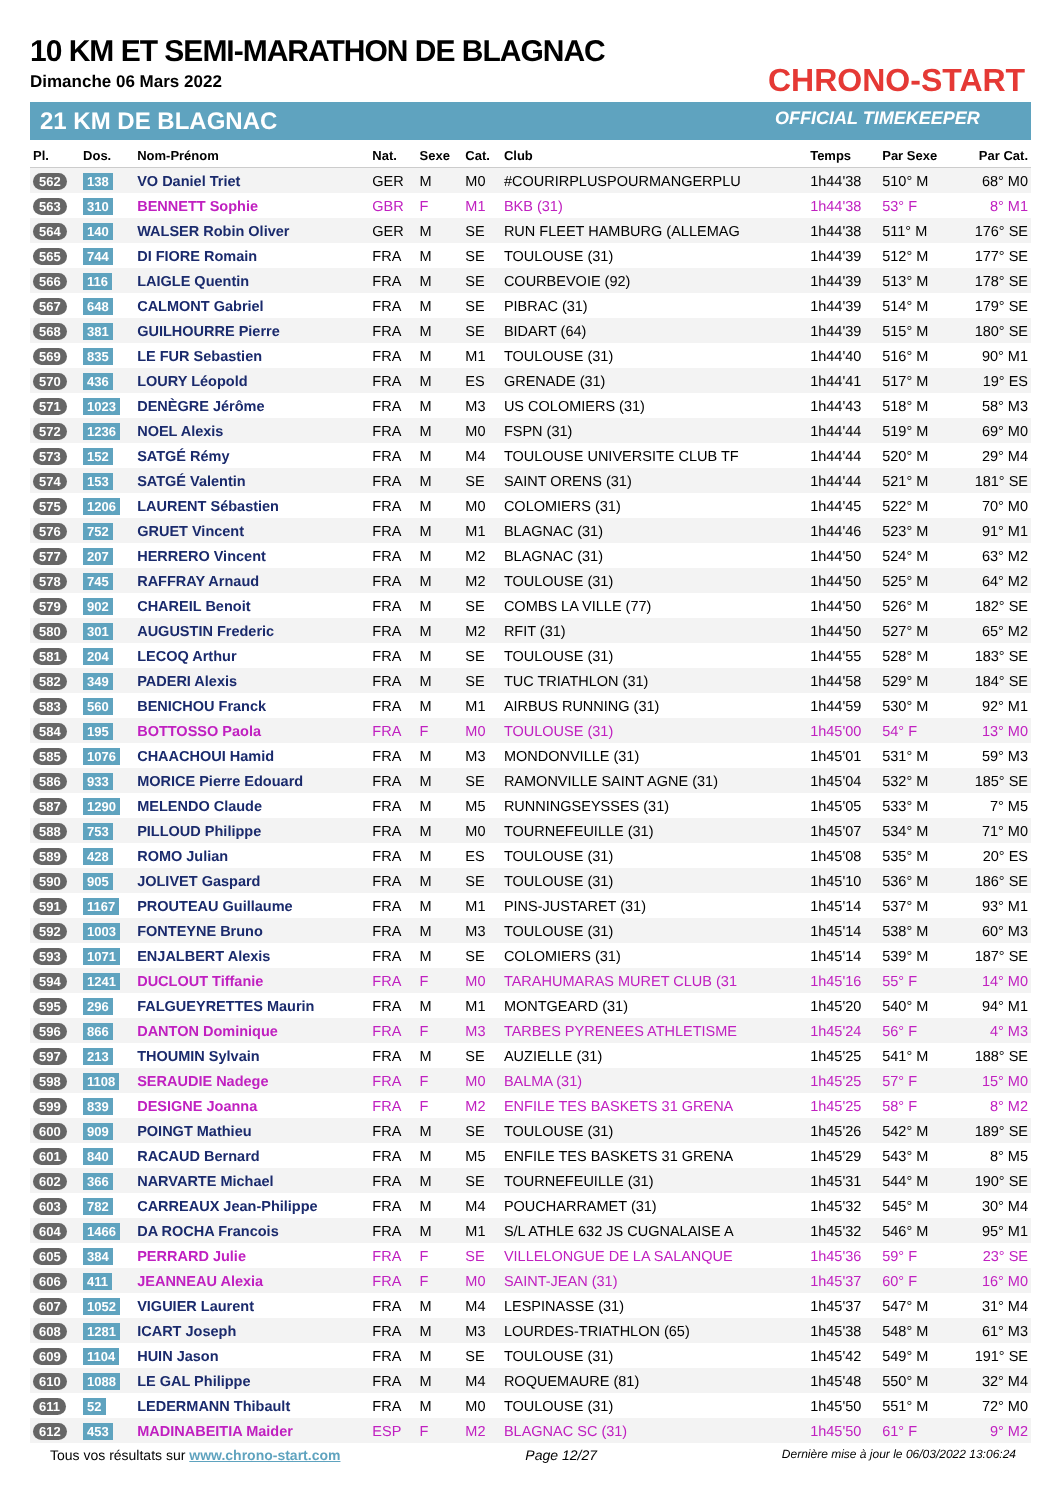10 KM ET SEMI-MARATHON DE BLAGNAC
Dimanche 06 Mars 2022
21 KM DE BLAGNAC
CHRONO-START
OFFICIAL TIMEKEEPER
| Pl. | Dos. | Nom-Prénom | Nat. | Sexe | Cat. | Club | Temps | Par Sexe | Par Cat. |
| --- | --- | --- | --- | --- | --- | --- | --- | --- | --- |
| 562 | 138 | VO Daniel Triet | GER | M | M0 | #COURIRPLUSPOURMANGERPLU | 1h44'38 | 510° M | 68° M0 |
| 563 | 310 | BENNETT Sophie | GBR | F | M1 | BKB (31) | 1h44'38 | 53° F | 8° M1 |
| 564 | 140 | WALSER Robin Oliver | GER | M | SE | RUN FLEET HAMBURG (ALLEMAG | 1h44'38 | 511° M | 176° SE |
| 565 | 744 | DI FIORE Romain | FRA | M | SE | TOULOUSE (31) | 1h44'39 | 512° M | 177° SE |
| 566 | 116 | LAIGLE Quentin | FRA | M | SE | COURBEVOIE (92) | 1h44'39 | 513° M | 178° SE |
| 567 | 648 | CALMONT Gabriel | FRA | M | SE | PIBRAC (31) | 1h44'39 | 514° M | 179° SE |
| 568 | 381 | GUILHOURRE Pierre | FRA | M | SE | BIDART (64) | 1h44'39 | 515° M | 180° SE |
| 569 | 835 | LE FUR Sebastien | FRA | M | M1 | TOULOUSE (31) | 1h44'40 | 516° M | 90° M1 |
| 570 | 436 | LOURY Léopold | FRA | M | ES | GRENADE (31) | 1h44'41 | 517° M | 19° ES |
| 571 | 1023 | DENÈGRE Jérôme | FRA | M | M3 | US COLOMIERS (31) | 1h44'43 | 518° M | 58° M3 |
| 572 | 1236 | NOEL Alexis | FRA | M | M0 | FSPN (31) | 1h44'44 | 519° M | 69° M0 |
| 573 | 152 | SATGÉ Rémy | FRA | M | M4 | TOULOUSE UNIVERSITE CLUB TF | 1h44'44 | 520° M | 29° M4 |
| 574 | 153 | SATGÉ Valentin | FRA | M | SE | SAINT ORENS (31) | 1h44'44 | 521° M | 181° SE |
| 575 | 1206 | LAURENT Sébastien | FRA | M | M0 | COLOMIERS (31) | 1h44'45 | 522° M | 70° M0 |
| 576 | 752 | GRUET Vincent | FRA | M | M1 | BLAGNAC (31) | 1h44'46 | 523° M | 91° M1 |
| 577 | 207 | HERRERO Vincent | FRA | M | M2 | BLAGNAC (31) | 1h44'50 | 524° M | 63° M2 |
| 578 | 745 | RAFFRAY Arnaud | FRA | M | M2 | TOULOUSE (31) | 1h44'50 | 525° M | 64° M2 |
| 579 | 902 | CHAREIL Benoit | FRA | M | SE | COMBS LA VILLE (77) | 1h44'50 | 526° M | 182° SE |
| 580 | 301 | AUGUSTIN Frederic | FRA | M | M2 | RFIT (31) | 1h44'50 | 527° M | 65° M2 |
| 581 | 204 | LECOQ Arthur | FRA | M | SE | TOULOUSE (31) | 1h44'55 | 528° M | 183° SE |
| 582 | 349 | PADERI Alexis | FRA | M | SE | TUC TRIATHLON (31) | 1h44'58 | 529° M | 184° SE |
| 583 | 560 | BENICHOU Franck | FRA | M | M1 | AIRBUS RUNNING (31) | 1h44'59 | 530° M | 92° M1 |
| 584 | 195 | BOTTOSSO Paola | FRA | F | M0 | TOULOUSE (31) | 1h45'00 | 54° F | 13° M0 |
| 585 | 1076 | CHAACHOUI Hamid | FRA | M | M3 | MONDONVILLE (31) | 1h45'01 | 531° M | 59° M3 |
| 586 | 933 | MORICE Pierre Edouard | FRA | M | SE | RAMONVILLE SAINT AGNE (31) | 1h45'04 | 532° M | 185° SE |
| 587 | 1290 | MELENDO Claude | FRA | M | M5 | RUNNINGSEYSSES (31) | 1h45'05 | 533° M | 7° M5 |
| 588 | 753 | PILLOUD Philippe | FRA | M | M0 | TOURNEFEUILLE (31) | 1h45'07 | 534° M | 71° M0 |
| 589 | 428 | ROMO Julian | FRA | M | ES | TOULOUSE (31) | 1h45'08 | 535° M | 20° ES |
| 590 | 905 | JOLIVET Gaspard | FRA | M | SE | TOULOUSE (31) | 1h45'10 | 536° M | 186° SE |
| 591 | 1167 | PROUTEAU Guillaume | FRA | M | M1 | PINS-JUSTARET (31) | 1h45'14 | 537° M | 93° M1 |
| 592 | 1003 | FONTEYNE Bruno | FRA | M | M3 | TOULOUSE (31) | 1h45'14 | 538° M | 60° M3 |
| 593 | 1071 | ENJALBERT Alexis | FRA | M | SE | COLOMIERS (31) | 1h45'14 | 539° M | 187° SE |
| 594 | 1241 | DUCLOUT Tiffanie | FRA | F | M0 | TARAHUMARAS MURET CLUB (31 | 1h45'16 | 55° F | 14° M0 |
| 595 | 296 | FALGUEYRETTES Maurin | FRA | M | M1 | MONTGEARD (31) | 1h45'20 | 540° M | 94° M1 |
| 596 | 866 | DANTON Dominique | FRA | F | M3 | TARBES PYRENEES ATHLETISME | 1h45'24 | 56° F | 4° M3 |
| 597 | 213 | THOUMIN Sylvain | FRA | M | SE | AUZIELLE (31) | 1h45'25 | 541° M | 188° SE |
| 598 | 1108 | SERAUDIE Nadege | FRA | F | M0 | BALMA (31) | 1h45'25 | 57° F | 15° M0 |
| 599 | 839 | DESIGNE Joanna | FRA | F | M2 | ENFILE TES BASKETS 31 GRENA | 1h45'25 | 58° F | 8° M2 |
| 600 | 909 | POINGT Mathieu | FRA | M | SE | TOULOUSE (31) | 1h45'26 | 542° M | 189° SE |
| 601 | 840 | RACAUD Bernard | FRA | M | M5 | ENFILE TES BASKETS 31 GRENA | 1h45'29 | 543° M | 8° M5 |
| 602 | 366 | NARVARTE Michael | FRA | M | SE | TOURNEFEUILLE (31) | 1h45'31 | 544° M | 190° SE |
| 603 | 782 | CARREAUX Jean-Philippe | FRA | M | M4 | POUCHARRAMET (31) | 1h45'32 | 545° M | 30° M4 |
| 604 | 1466 | DA ROCHA Francois | FRA | M | M1 | S/L ATHLE 632 JS CUGNALAISE A | 1h45'32 | 546° M | 95° M1 |
| 605 | 384 | PERRARD Julie | FRA | F | SE | VILLELONGUE DE LA SALANQUE | 1h45'36 | 59° F | 23° SE |
| 606 | 411 | JEANNEAU Alexia | FRA | F | M0 | SAINT-JEAN (31) | 1h45'37 | 60° F | 16° M0 |
| 607 | 1052 | VIGUIER Laurent | FRA | M | M4 | LESPINASSE (31) | 1h45'37 | 547° M | 31° M4 |
| 608 | 1281 | ICART Joseph | FRA | M | M3 | LOURDES-TRIATHLON (65) | 1h45'38 | 548° M | 61° M3 |
| 609 | 1104 | HUIN Jason | FRA | M | SE | TOULOUSE (31) | 1h45'42 | 549° M | 191° SE |
| 610 | 1088 | LE GAL Philippe | FRA | M | M4 | ROQUEMAURE (81) | 1h45'48 | 550° M | 32° M4 |
| 611 | 52 | LEDERMANN Thibault | FRA | M | M0 | TOULOUSE (31) | 1h45'50 | 551° M | 72° M0 |
| 612 | 453 | MADINABEITIA Maider | ESP | F | M2 | BLAGNAC SC (31) | 1h45'50 | 61° F | 9° M2 |
Tous vos résultats sur www.chrono-start.com Page 12/27 Dernière mise à jour le 06/03/2022 13:06:24